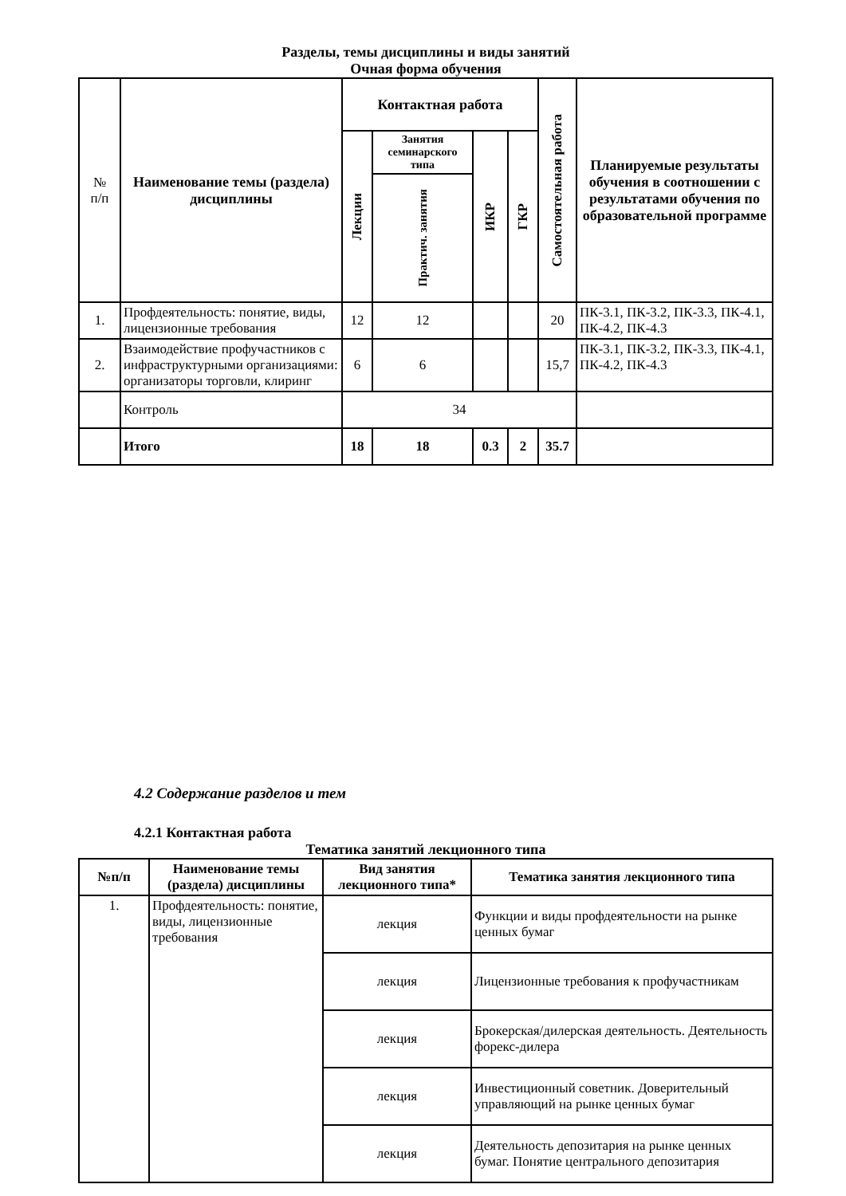Разделы, темы дисциплины и виды занятий
Очная форма обучения
| № п/п | Наименование темы (раздела) дисциплины | Контактная работа | | | | Самостоятельная работа | Планируемые результаты обучения в соотношении с результатами обучения по образовательной программе |
| --- | --- | --- | --- | --- | --- | --- | --- |
| | | Лекции | Занятия семинарского типа | ИКР | ГКР | | |
| | | | Практич. занятия | | | | |
| 1. | Профдеятельность: понятие, виды, лицензионные требования | 12 | 12 | | | 20 | ПК-3.1, ПК-3.2, ПК-3.3, ПК-4.1, ПК-4.2, ПК-4.3 |
| 2. | Взаимодействие профучастников с инфраструктурными организациями: организаторы торговли, клиринг | 6 | 6 | | | 15,7 | ПК-3.1, ПК-3.2, ПК-3.3, ПК-4.1, ПК-4.2, ПК-4.3 |
| | Контроль | 34 | | | | | |
| | Итого | 18 | 18 | 0.3 | 2 | 35.7 | |
4.2 Содержание разделов и тем
4.2.1 Контактная работа
Тематика занятий лекционного типа
| №п/п | Наименование темы (раздела) дисциплины | Вид занятия лекционного типа* | Тематика занятия лекционного типа |
| --- | --- | --- | --- |
| 1. | Профдеятельность: понятие, виды, лицензионные требования | лекция | Функции и виды профдеятельности на рынке ценных бумаг |
| | | лекция | Лицензионные требования к профучастникам |
| | | лекция | Брокерская/дилерская деятельность. Деятельность форекс-дилера |
| | | лекция | Инвестиционный советник. Доверительный управляющий на рынке ценных бумаг |
| | | лекция | Деятельность депозитария на рынке ценных бумаг. Понятие центрального депозитария |